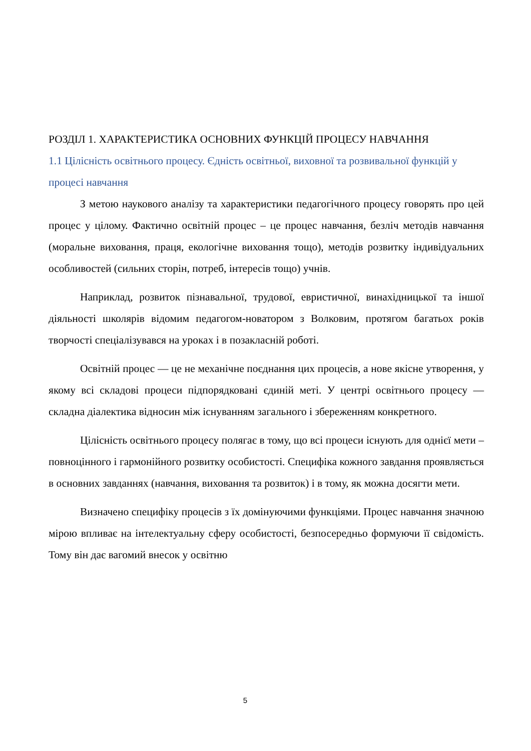РОЗДІЛ 1. ХАРАКТЕРИСТИКА ОСНОВНИХ ФУНКЦІЙ ПРОЦЕСУ НАВЧАННЯ
1.1 Цілісність освітнього процесу. Єдність освітньої, виховної та розвивальної функцій у процесі навчання
З метою наукового аналізу та характеристики педагогічного процесу говорять про цей процес у цілому. Фактично освітній процес – це процес навчання, безліч методів навчання (моральне виховання, праця, екологічне виховання тощо), методів розвитку індивідуальних особливостей (сильних сторін, потреб, інтересів тощо) учнів.
Наприклад, розвиток пізнавальної, трудової, евристичної, винахідницької та іншої діяльності школярів відомим педагогом-новатором з Волковим, протягом багатьох років творчості спеціалізувався на уроках і в позакласній роботі.
Освітній процес — це не механічне поєднання цих процесів, а нове якісне утворення, у якому всі складові процеси підпорядковані єдиній меті. У центрі освітнього процесу — складна діалектика відносин між існуванням загального і збереженням конкретного.
Цілісність освітнього процесу полягає в тому, що всі процеси існують для однієї мети – повноцінного і гармонійного розвитку особистості. Специфіка кожного завдання проявляється в основних завданнях (навчання, виховання та розвиток) і в тому, як можна досягти мети.
Визначено специфіку процесів з їх домінуючими функціями. Процес навчання значною мірою впливає на інтелектуальну сферу особистості, безпосередньо формуючи її свідомість. Тому він дає вагомий внесок у освітню
5